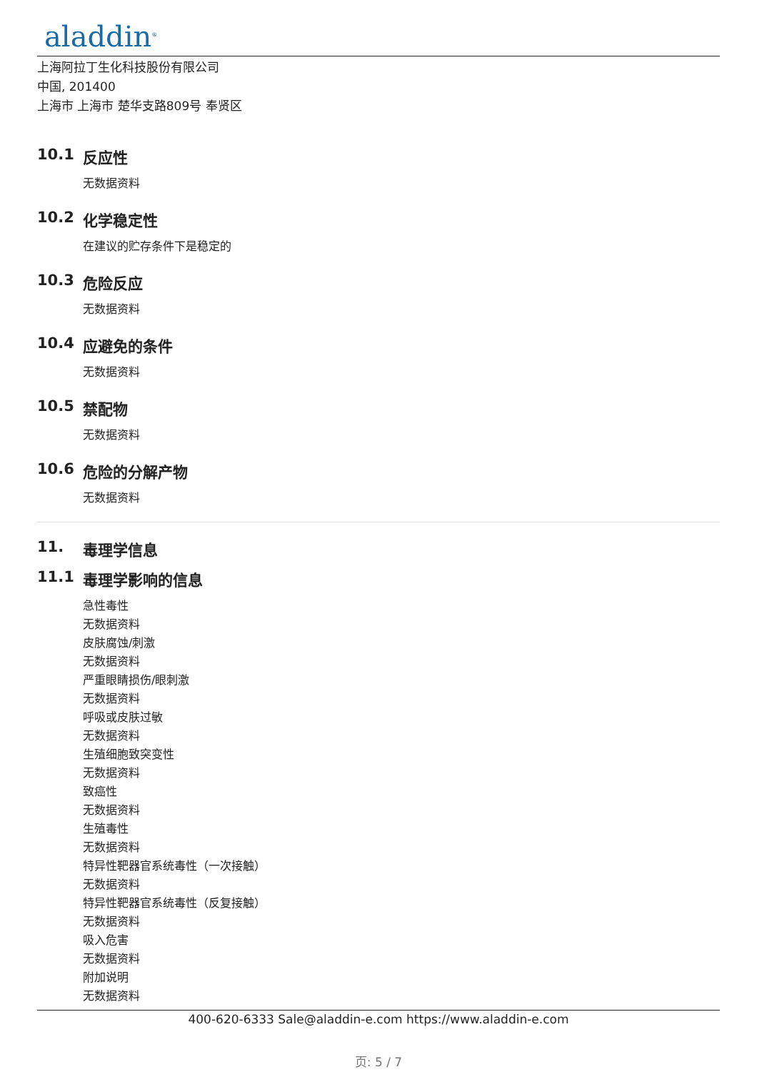aladdin<sup>®</sup>
上海阿拉丁生化科技股份有限公司
中国, 201400
上海市 上海市 楚华支路809号 奉贤区
10.1 反应性
无数据资料
10.2 化学稳定性
在建议的贮存条件下是稳定的
10.3 危险反应
无数据资料
10.4 应避免的条件
无数据资料
10.5 禁配物
无数据资料
10.6 危险的分解产物
无数据资料
11. 毒理学信息
11.1 毒理学影响的信息
急性毒性
无数据资料
皮肤腐蚀/刺激
无数据资料
严重眼睛损伤/眼刺激
无数据资料
呼吸或皮肤过敏
无数据资料
生殖细胞致突变性
无数据资料
致癌性
无数据资料
生殖毒性
无数据资料
特异性靶器官系统毒性（一次接触）
无数据资料
特异性靶器官系统毒性（反复接触）
无数据资料
吸入危害
无数据资料
附加说明
无数据资料
400-620-6333 Sale@aladdin-e.com https://www.aladdin-e.com
页: 5 / 7